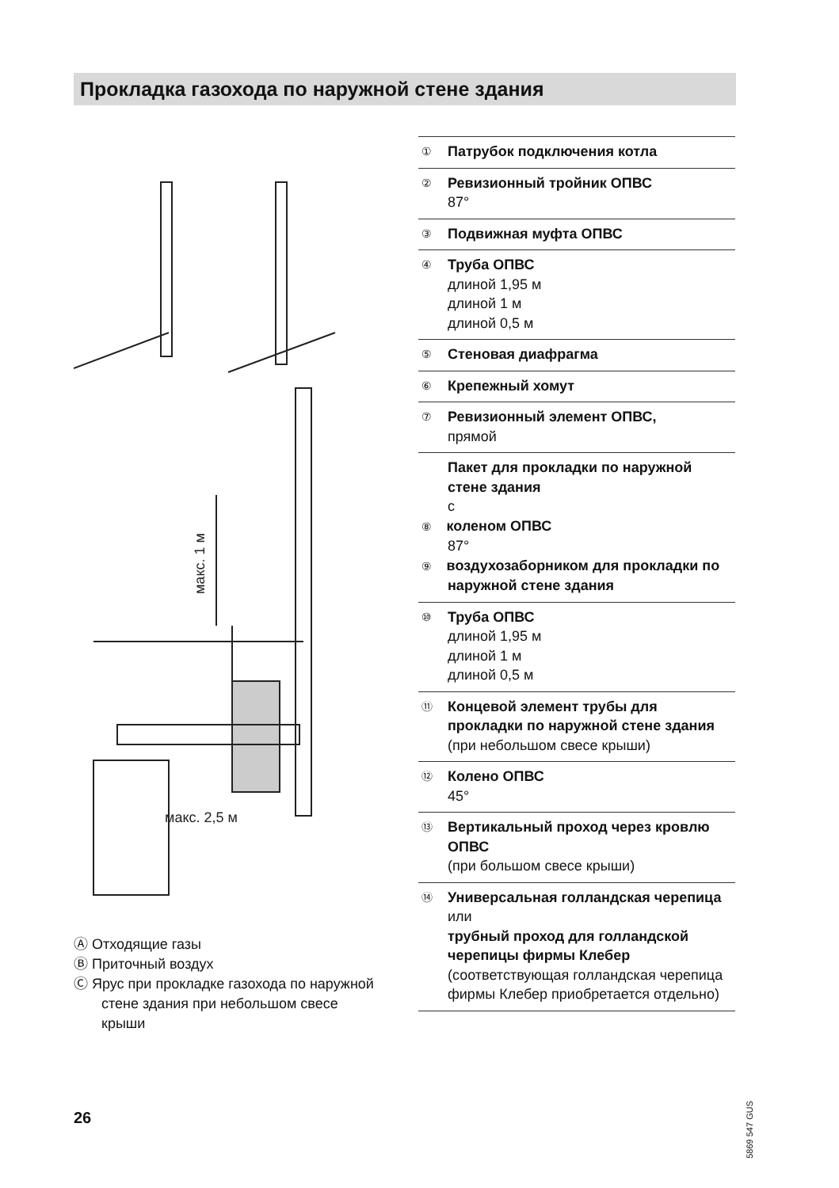Прокладка газохода по наружной стене здания
макс. 1 м
макс. 2,5 м
Ⓐ Отходящие газы
Ⓑ Приточный воздух
Ⓒ Ярус при прокладке газохода по наружной стене здания при небольшом свесе крыши
① Патрубок подключения котла
② Ревизионный тройник ОПВС
87°
③ Подвижная муфта ОПВС
④ Труба ОПВС
длиной 1,95 м
длиной 1 м
длиной 0,5 м
⑤ Стеновая диафрагма
⑥ Крепежный хомут
⑦ Ревизионный элемент ОПВС,
прямой
Пакет для прокладки по наружной стене здания
с
⑧ коленом ОПВС
87°
⑨ воздухозаборником для прокладки по наружной стене здания
⑩ Труба ОПВС
длиной 1,95 м
длиной 1 м
длиной 0,5 м
⑪ Концевой элемент трубы для прокладки по наружной стене здания
(при небольшом свесе крыши)
⑫ Колено ОПВС
45°
⑬ Вертикальный проход через кровлю ОПВС
(при большом свесе крыши)
⑭ Универсальная голландская черепица
или
трубный проход для голландской черепицы фирмы Клебер
(соответствующая голландская черепица фирмы Клебер приобретается отдельно)
26
5869 547 GUS